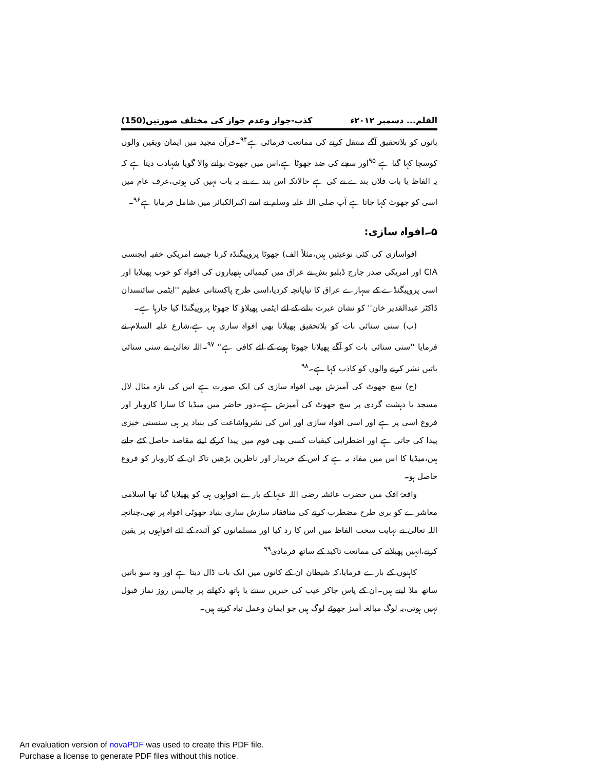القلم... دسمبر ۲۰۱۲ء کذب-جواز وعدم جواز کی مختلف صورتیں(150)
باتوں کو بلاتحقیق آگے منتقل کرنے کی ممانعت فرمائی ہے<sup>۹۴</sup>۔قرآن مجید میں ایمان ویقین والوں کوسچا کہا گیا ہے <sup>۹۵</sup>اور سچے کی ضد جھوٹا ہے،اس میں جھوٹ بولنے والا گویا شہادت دیتا ہے کہ یہ الفاظ یا بات فلاں بندے نے کی ہے حالانکہ اس بندے نے یہ بات نہیں کی ہوتی،عرف عام میں اسی کو جھوٹ کہا جاتا ہے آپ صلی اللہ علیہ وسلم نے اسے اکبرالکبائر میں شامل فرمایا ہے<sup>۹۶</sup>۔
۵۔افواہ سازی:
افواسازی کی کئی نوعیتیں ہیں،مثلاً الف) جھوٹا پروپیگنڈہ کرنا جیسے امریکی خفیہ ایجنسی CIA اور امریکی صدر جارج ڈبلیو بش نے عراق میں کیمیائی ہتھیاروں کی افواہ کو خوب پھیلایا اور اسی پروپیگنڈے کے سہارے عراق کا تیاپانچہ کردیا،اسی طرح پاکستانی عظیم ''ایٹمی سائنسدان ڈاکٹر عبدالقدیر خان'' کو نشان عبرت بنانے کے لئے ایٹمی پھیلاؤ کا جھوٹا پروپیگنڈا کیا جارہا ہے۔
(ب) سنی سنائی بات کو بلاتحقیق پھیلانا بھی افواہ سازی ہی ہے،شارع علیہ السلام نے فرمایا ''سنی سنائی بات کو آگے پھیلانا جھوٹا ہونے کے لئے کافی ہے'' <sup>۹۷</sup>۔اللہ تعالیٰ نے سنی سنائی باتیں نشر کرنے والوں کو کاذب کہا ہے۔<sup>۹۸</sup>
(ج) سچ جھوٹ کی آمیزش بھی افواہ سازی کی ایک صورت ہے اس کی تازہ مثال لال مسجد یا دہشت گردی پر سچ جھوٹ کی آمیزش ہے۔دور حاضر میں میڈیا کا سارا کاروبار اور فروغ اسی پر ہے اور اسی افواہ سازی اور اس کی نشرواشاعت کی بنیاد پر ہی سنسنی خیزی پیدا کی جاتی ہے اور اضطرابی کیفیات کسی بھی قوم میں پیدا کرکے اپنے مقاصد حاصل کئے جاتے ہیں،میڈیا کا اس میں مفاد یہ ہے کہ اس کے خریدار اور ناظرین بڑھیں تاکہ ان کے کاروبار کو فروغ حاصل ہو۔
واقعۂ افک میں حضرت عائشہ رضی اللہ عنہا کے بارے افواہوں ہی کو پھیلایا گیا تھا اسلامی معاشرے کو بری طرح مضطرب کرنے کی منافقانہ سازش ساری بنیاد جھوٹی افواہ پر تھی،چنانچہ اللہ تعالیٰ نے نہایت سخت الفاظ میں اس کا رد کیا اور مسلمانوں کو آئندہ کے لئے افواہوں پر یقین کرنے،انہیں پھیلانے کی ممانعت تاکید کے ساتھ فرمادی<sup>۹۹</sup>
کاہنوں کے بارے فرمایا،کہ شیطان ان کے کانوں میں ایک بات ڈال دیتا ہے اور وہ سو باتیں ساتھ ملا لیتے ہیں۔ان کے پاس جاکر غیب کی خبریں سننے یا ہاتھ دکھانے پر چالیس روز نماز قبول نہیں ہوتی،یہ لوگ مبالغہ آمیز جھوٹے لوگ ہیں جو ایمان وعمل تباہ کرتے ہیں۔
An evaluation version of novaPDF was used to create this PDF file.
Purchase a license to generate PDF files without this notice.